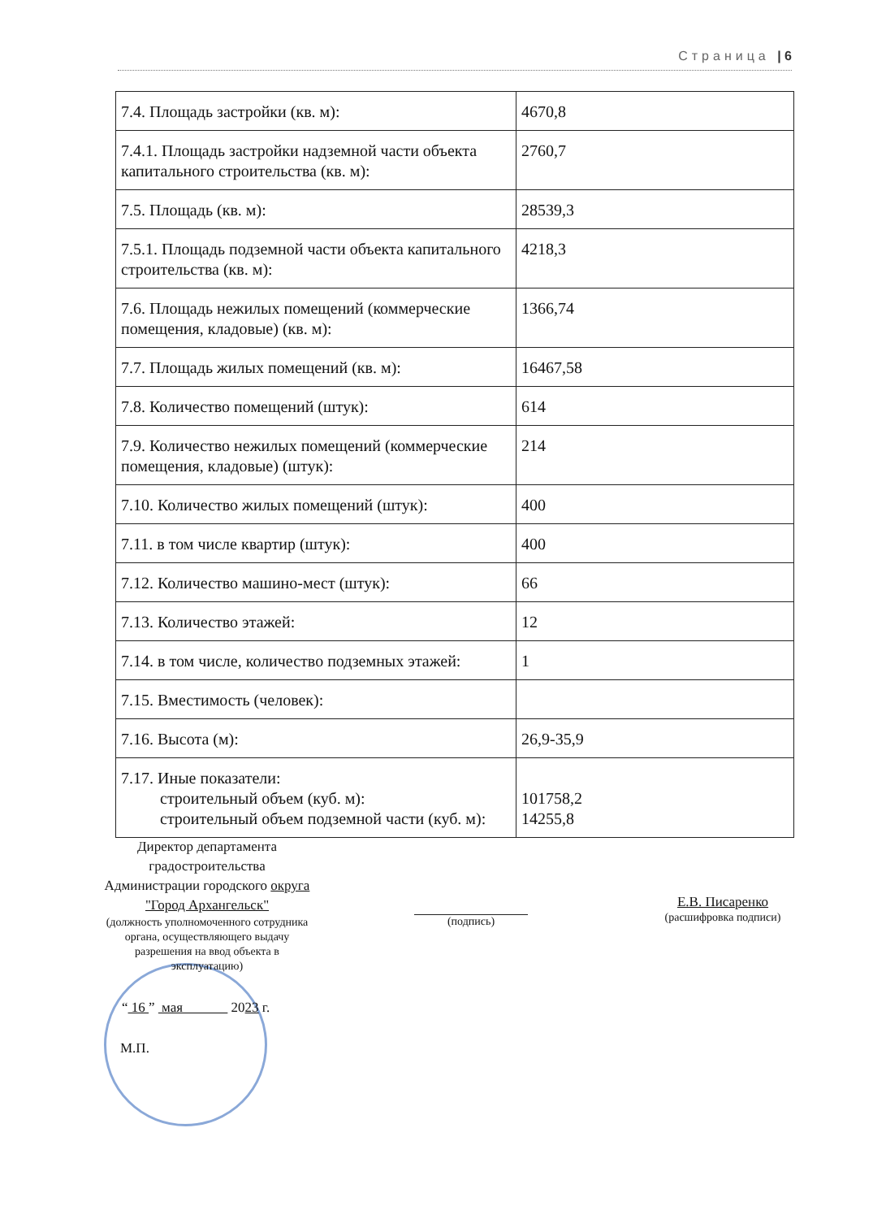Страница | 6
| 7.4. Площадь застройки (кв. м): | 4670,8 |
| 7.4.1. Площадь застройки надземной части объекта капитального строительства (кв. м): | 2760,7 |
| 7.5. Площадь (кв. м): | 28539,3 |
| 7.5.1. Площадь подземной части объекта капитального строительства (кв. м): | 4218,3 |
| 7.6. Площадь нежилых помещений (коммерческие помещения, кладовые) (кв. м): | 1366,74 |
| 7.7. Площадь жилых помещений (кв. м): | 16467,58 |
| 7.8. Количество помещений (штук): | 614 |
| 7.9. Количество нежилых помещений (коммерческие помещения, кладовые) (штук): | 214 |
| 7.10. Количество жилых помещений (штук): | 400 |
| 7.11. в том числе квартир (штук): | 400 |
| 7.12. Количество машино-мест (штук): | 66 |
| 7.13. Количество этажей: | 12 |
| 7.14. в том числе, количество подземных этажей: | 1 |
| 7.15. Вместимость (человек): | |
| 7.16. Высота (м): | 26,9-35,9 |
| 7.17. Иные показатели: строительный объем (куб. м): строительный объем подземной части (куб. м): | 101758,2 14255,8 |
Директор департамента градостроительства Администрации городского округа "Город Архангельск"
(должность уполномоченного сотрудника органа, осуществляющего выдачу разрешения на ввод объекта в эксплуатацию)
(подпись)
Е.В. Писаренко
(расшифровка подписи)
“ 16 ” мая 2023 г.
М.П.